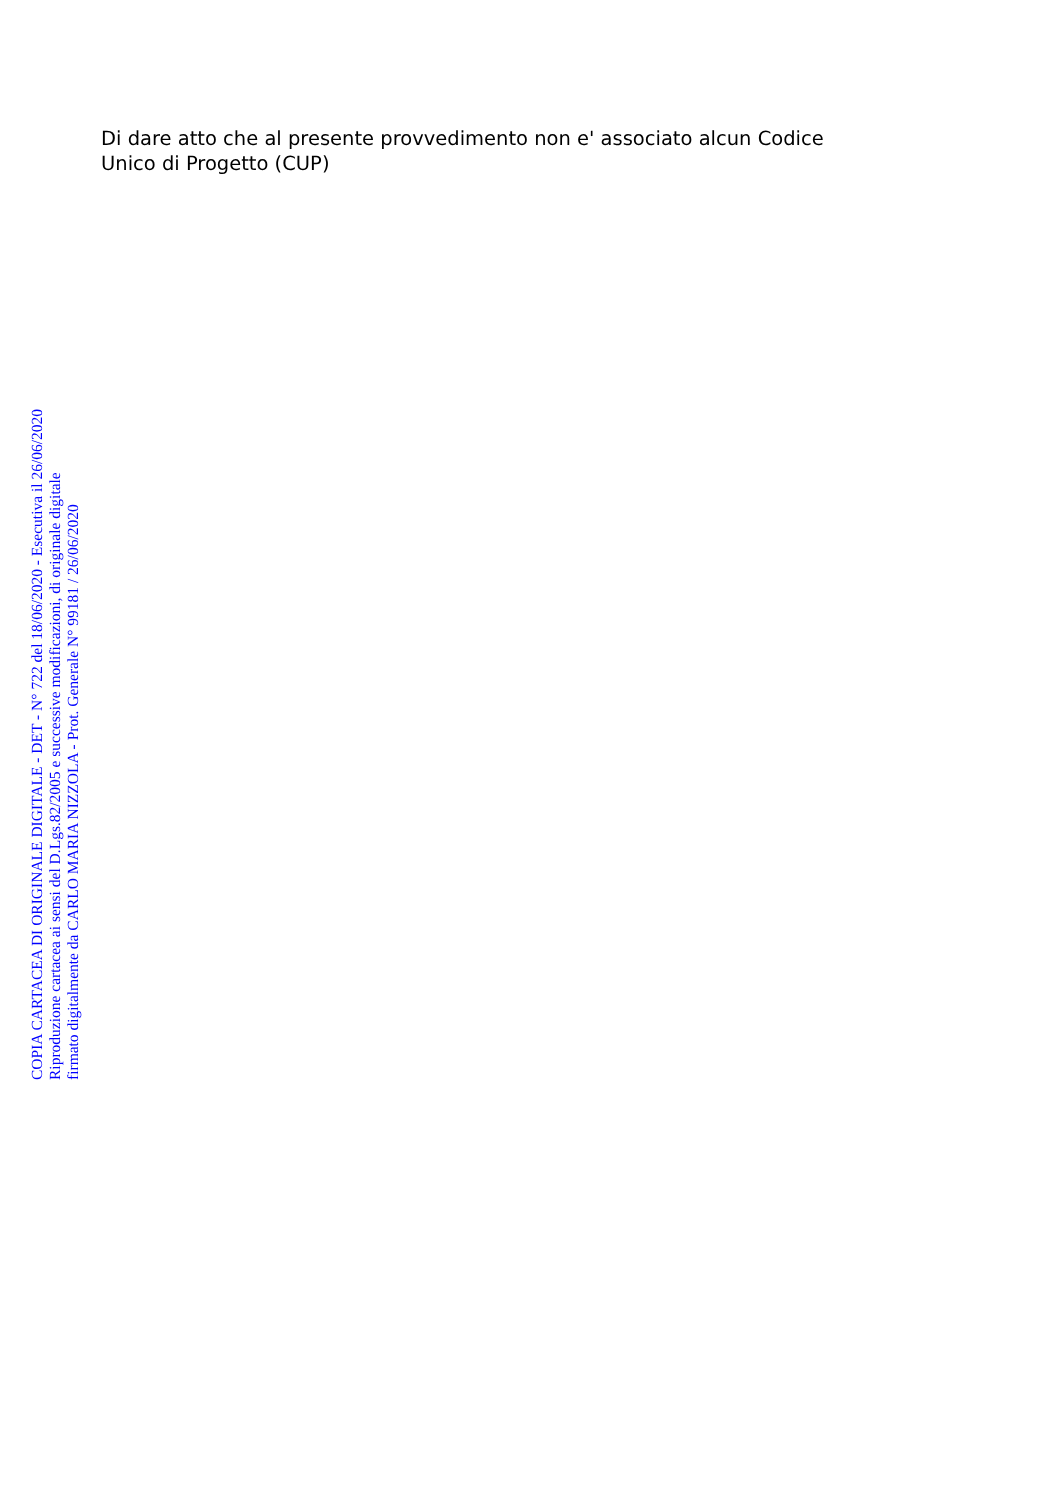Di dare atto che al presente provvedimento non e' associato alcun Codice
Unico di Progetto (CUP)
COPIA CARTACEA DI ORIGINALE DIGITALE - DET - N° 722 del 18/06/2020 - Esecutiva il 26/06/2020
Riproduzione cartacea ai sensi del D.Lgs.82/2005 e successive modificazioni, di originale digitale
firmato digitalmente da CARLO MARIA NIZZOLA - Prot. Generale N° 99181 / 26/06/2020